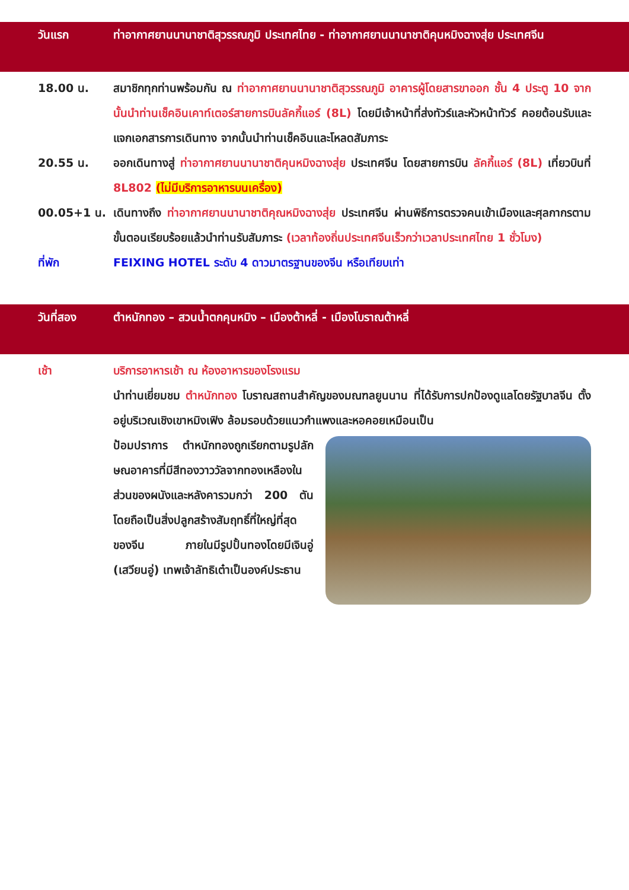วันแรก ท่าอากาศยานนานาชาติสุวรรณภูมิ ประเทศไทย - ท่าอากาศยานนานาชาติคุนหมิงฉางสุ่ย ประเทศจีน
18.00 น. สมาชิกทุกท่านพร้อมกัน ณ ท่าอากาศยานนานาชาติสุวรรณภูมิ อาคารผู้โดยสารขาออก ชั้น 4 ประตู 10 จากนั้นนำท่านเช็คอินเคาท์เตอร์สายการบินลัคกี้แอร์ (8L) โดยมีเจ้าหน้าที่ส่งทัวร์และหัวหน้าทัวร์ คอยต้อนรับและแจกเอกสารการเดินทาง จากนั้นนำท่านเช็คอินและโหลดสัมภาระ
20.55 น. ออกเดินทางสู่ ท่าอากาศยานนานาชาติคุนหมิงฉางสุ่ย ประเทศจีน โดยสายการบิน ลัคกี้แอร์ (8L) เที่ยวบินที่ 8L802 (ไม่มีบริการอาหารบนเครื่อง)
00.05+1 น. เดินทางถึง ท่าอากาศยานนานาชาติคุณหมิงฉางสุ่ย ประเทศจีน ผ่านพิธีการตรวจคนเข้าเมืองและศุลกากรตามขั้นตอนเรียบร้อยแล้วนำท่านรับสัมภาระ (เวลาท้องถิ่นประเทศจีนเร็วกว่าเวลาประเทศไทย 1 ชั่วโมง)
ที่พัก FEIXING HOTEL ระดับ 4 ดาวมาตรฐานของจีน หรือเทียบเท่า
วันที่สอง ตำหนักทอง – สวนน้ำตกคุนหมิง – เมืองต้าหลี่ - เมืองโบราณต้าหลี่
เช้า บริการอาหารเช้า ณ ห้องอาหารของโรงแรม
นำท่านเยี่ยมชม ตำหนักทอง โบราณสถานสำคัญของมณฑลยูนนาน ที่ได้รับการปกป้องดูแลโดยรัฐบาลจีน ตั้งอยู่บริเวณเชิงเขาหมิงเฟิง ล้อมรอบด้วยแนวกำแพงและหอคอยเหมือนเป็น
ป้อมปราการ ตำหนักทองถูกเรียกตามรูปลักษณอาคารที่มีสีทองวาววัลจากทองเหลืองในส่วนของผนังและหลังคารวมกว่า 200 ตัน โดยถือเป็นสิ่งปลูกสร้างสัมฤทธิ์ที่ใหญ่ที่สุดของจีน ภายในมีรูปปั้นทองโดยมีเจินอู่ (เสวียนอู่) เทพเจ้าลัทธิเต๋าเป็นองค์ประธาน